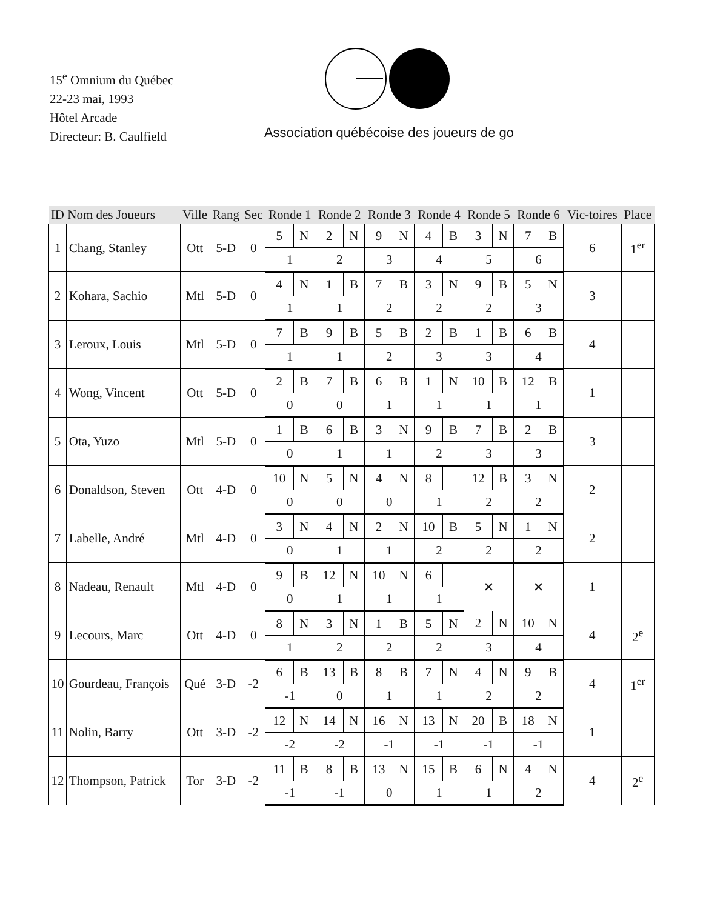15<sup>e</sup> Omnium du Québec
22-23 mai, 1993
Hôtel Arcade
Directeur: B. Caulfield
Association québécoise des joueurs de go
| ID | Nom des Joueurs | Ville | Rang | Sec | Ronde 1 | | Ronde 2 | | Ronde 3 | | Ronde 4 | | Ronde 5 | | Ronde 6 | | Vic-toires | Place |
| --- | --- | --- | --- | --- | --- | --- | --- | --- | --- | --- | --- | --- | --- | --- | --- | --- | --- | --- |
| 1 | Chang, Stanley | Ott | 5-D | 0 | 5 | N | 2 | N | 9 | N | 4 | B | 3 | N | 7 | B | 6 | 1<sup>er</sup> |
| | | | | | 1 | | 2 | | 3 | | 4 | | 5 | | 6 | | | |
| 2 | Kohara, Sachio | Mtl | 5-D | 0 | 4 | N | 1 | B | 7 | B | 3 | N | 9 | B | 5 | N | 3 | |
| | | | | | 1 | | 1 | | 2 | | 2 | | 2 | | 3 | | | |
| 3 | Leroux, Louis | Mtl | 5-D | 0 | 7 | B | 9 | B | 5 | B | 2 | B | 1 | B | 6 | B | 4 | |
| | | | | | 1 | | 1 | | 2 | | 3 | | 3 | | 4 | | | |
| 4 | Wong, Vincent | Ott | 5-D | 0 | 2 | B | 7 | B | 6 | B | 1 | N | 10 | B | 12 | B | 1 | |
| | | | | | 0 | | 0 | | 1 | | 1 | | 1 | | 1 | | | |
| 5 | Ota, Yuzo | Mtl | 5-D | 0 | 1 | B | 6 | B | 3 | N | 9 | B | 7 | B | 2 | B | 3 | |
| | | | | | 0 | | 1 | | 1 | | 2 | | 3 | | 3 | | | |
| 6 | Donaldson, Steven | Ott | 4-D | 0 | 10 | N | 5 | N | 4 | N | 8 | | 12 | B | 3 | N | 2 | |
| | | | | | 0 | | 0 | | 0 | | 1 | | 2 | | 2 | | | |
| 7 | Labelle, André | Mtl | 4-D | 0 | 3 | N | 4 | N | 2 | N | 10 | B | 5 | N | 1 | N | 2 | |
| | | | | | 0 | | 1 | | 1 | | 2 | | 2 | | 2 | | | |
| 8 | Nadeau, Renault | Mtl | 4-D | 0 | 9 | B | 12 | N | 10 | N | 6 | | ✕ | | ✕ | | 1 | |
| | | | | | 0 | | 1 | | 1 | | 1 | | | | | | | |
| 9 | Lecours, Marc | Ott | 4-D | 0 | 8 | N | 3 | N | 1 | B | 5 | N | 2 | N | 10 | N | 4 | 2<sup>e</sup> |
| | | | | | 1 | | 2 | | 2 | | 2 | | 3 | | 4 | | | |
| 10 | Gourdeau, François | Qué | 3-D | -2 | 6 | B | 13 | B | 8 | B | 7 | N | 4 | N | 9 | B | 4 | 1<sup>er</sup> |
| | | | | | -1 | | 0 | | 1 | | 1 | | 2 | | 2 | | | |
| 11 | Nolin, Barry | Ott | 3-D | -2 | 12 | N | 14 | N | 16 | N | 13 | N | 20 | B | 18 | N | 1 | |
| | | | | | -2 | | -2 | | -1 | | -1 | | -1 | | -1 | | | |
| 12 | Thompson, Patrick | Tor | 3-D | -2 | 11 | B | 8 | B | 13 | N | 15 | B | 6 | N | 4 | N | 4 | 2<sup>e</sup> |
| | | | | | -1 | | -1 | | 0 | | 1 | | 1 | | 2 | | | |